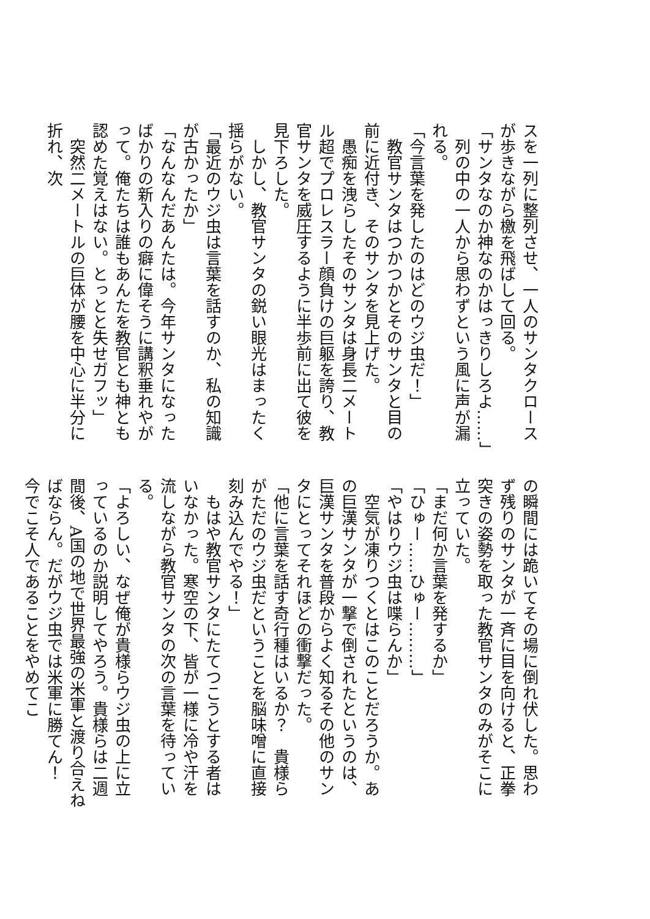スを一列に整列させ、一人のサンタクロースが歩きながら檄を飛ばして回る。
「サンタなのか神なのかはっきりしろよ……」
　列の中の一人から思わずという風に声が漏れる。
「今言葉を発したのはどのウジ虫だ！」
　教官サンタはつかつかとそのサンタと目の前に近付き、そのサンタを見上げた。
　愚痴を洩らしたそのサンタは身長二メートル超でプロレスラー顔負けの巨躯を誇り、教官サンタを威圧するように半歩前に出て彼を見下ろした。
　しかし、教官サンタの鋭い眼光はまったく揺らがない。
「最近のウジ虫は言葉を話すのか、私の知識が古かったか」
「なんなんだあんたは。今年サンタになったばかりの新入りの癖に偉そうに講釈垂れやがって。俺たちは誰もあんたを教官とも神とも認めた覚えはない。とっとと失せガフッ」
　突然二メートルの巨体が腰を中心に半分に折れ、次
の瞬間には跪いてその場に倒れ伏した。思わず残りのサンタが一斉に目を向けると、正拳突きの姿勢を取った教官サンタのみがそこに立っていた。
「まだ何か言葉を発するか」
「ひゅー……ひゅー………」
「やはりウジ虫は喋らんか」
　空気が凍りつくとはこのことだろうか。あの巨漢サンタが一撃で倒されたというのは、巨漢サンタを普段からよく知るその他のサンタにとってそれほどの衝撃だった。
「他に言葉を話す奇行種はいるか？　貴様らがただのウジ虫だということを脳味噌に直接刻み込んでやる！」
　もはや教官サンタにたてつこうとする者はいなかった。寒空の下、皆が一様に冷や汗を流しながら教官サンタの次の言葉を待っている。
「よろしい、なぜ俺が貴様らウジ虫の上に立っているのか説明してやろう。貴様らは二週間後、A国の地で世界最強の米軍と渡り合えねばならん。だがウジ虫では米軍に勝てん！　今でこそ人であることをやめてこ